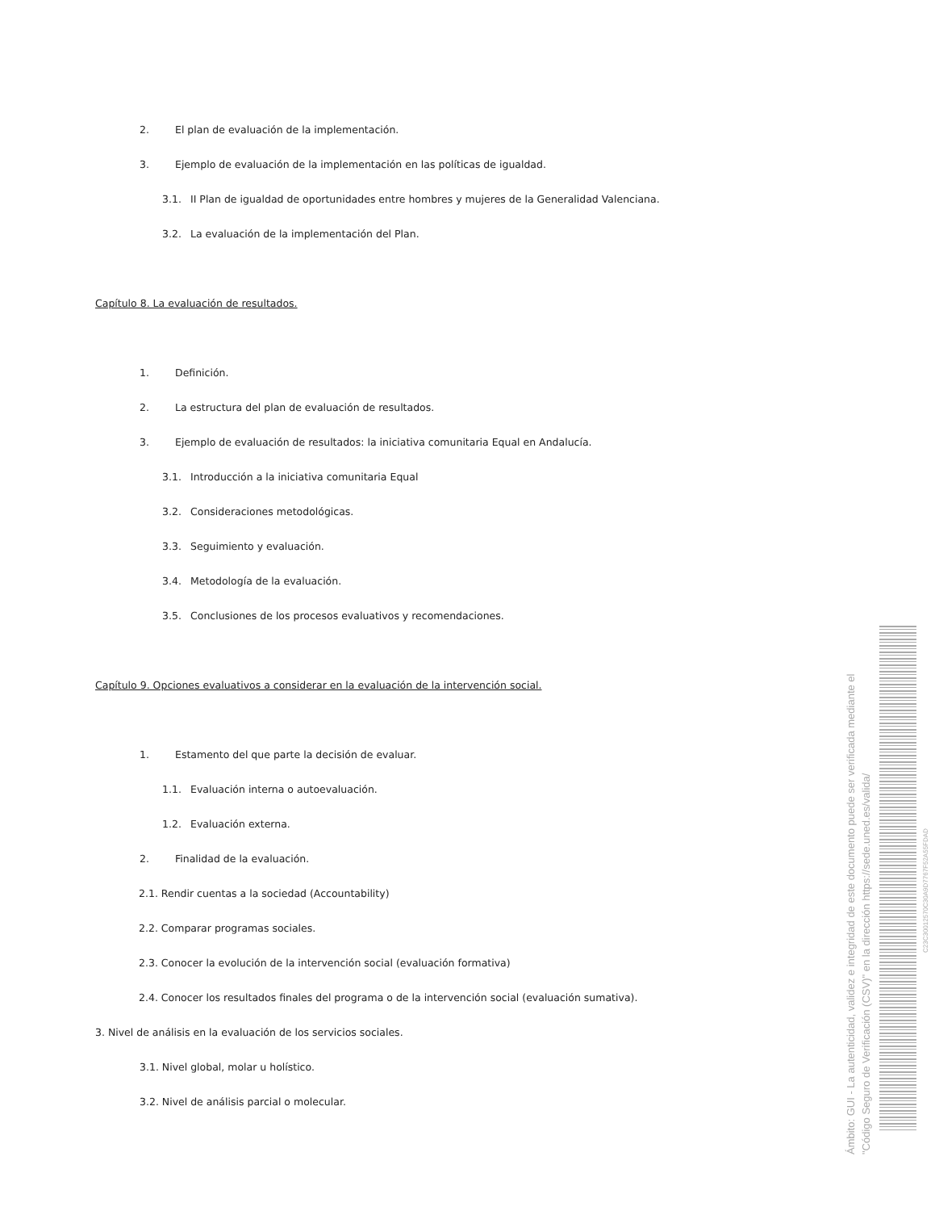2. El plan de evaluación de la implementación.
3. Ejemplo de evaluación de la implementación en las políticas de igualdad.
3.1. II Plan de igualdad de oportunidades entre hombres y mujeres de la Generalidad Valenciana.
3.2. La evaluación de la implementación del Plan.
Capítulo 8. La evaluación de resultados.
1. Definición.
2. La estructura del plan de evaluación de resultados.
3. Ejemplo de evaluación de resultados: la iniciativa comunitaria Equal en Andalucía.
3.1. Introducción a la iniciativa comunitaria Equal
3.2. Consideraciones metodológicas.
3.3. Seguimiento y evaluación.
3.4. Metodología de la evaluación.
3.5. Conclusiones de los procesos evaluativos y recomendaciones.
Capítulo 9. Opciones evaluativos a considerar en la evaluación de la intervención social.
1. Estamento del que parte la decisión de evaluar.
1.1. Evaluación interna o autoevaluación.
1.2. Evaluación externa.
2. Finalidad de la evaluación.
2.1. Rendir cuentas a la sociedad (Accountability)
2.2. Comparar programas sociales.
2.3. Conocer la evolución de la intervención social (evaluación formativa)
2.4. Conocer los resultados finales del programa o de la intervención social (evaluación sumativa).
3. Nivel de análisis en la evaluación de los servicios sociales.
3.1. Nivel global, molar u holístico.
3.2. Nivel de análisis parcial o molecular.
Ámbito: GUI - La autenticidad, validez e integridad de este documento puede ser verificada mediante el "Código Seguro de Verificación (CSV)" en la dirección https://sede.uned.es/valida/
C23C30012570C30A9D7767F52A55FDAD